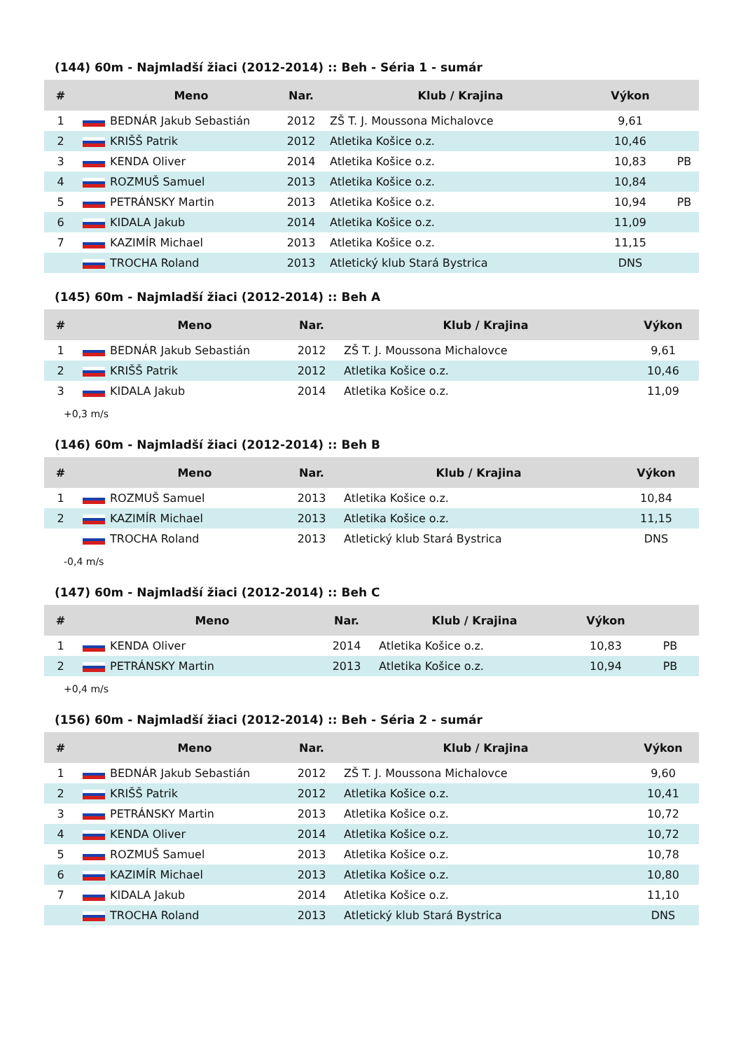(144) 60m - Najmladší žiaci (2012-2014) :: Beh - Séria 1 - sumár
| # | | Meno | Nar. | Klub / Krajina | Výkon | |
| --- | --- | --- | --- | --- | --- | --- |
| 1 | | BEDNÁR Jakub Sebastián | 2012 | ZŠ T. J. Moussona Michalovce | 9,61 | |
| 2 | | KRIŠŠ Patrik | 2012 | Atletika Košice o.z. | 10,46 | |
| 3 | | KENDA Oliver | 2014 | Atletika Košice o.z. | 10,83 | PB |
| 4 | | ROZMUŠ Samuel | 2013 | Atletika Košice o.z. | 10,84 | |
| 5 | | PETRÁNSKY Martin | 2013 | Atletika Košice o.z. | 10,94 | PB |
| 6 | | KIDALA Jakub | 2014 | Atletika Košice o.z. | 11,09 | |
| 7 | | KAZIMÍR Michael | 2013 | Atletika Košice o.z. | 11,15 | |
| | | TROCHA Roland | 2013 | Atletický klub Stará Bystrica | DNS | |
(145) 60m - Najmladší žiaci (2012-2014) :: Beh A
| # | | Meno | Nar. | Klub / Krajina | Výkon |
| --- | --- | --- | --- | --- | --- |
| 1 | | BEDNÁR Jakub Sebastián | 2012 | ZŠ T. J. Moussona Michalovce | 9,61 |
| 2 | | KRIŠŠ Patrik | 2012 | Atletika Košice o.z. | 10,46 |
| 3 | | KIDALA Jakub | 2014 | Atletika Košice o.z. | 11,09 |
+0,3 m/s
(146) 60m - Najmladší žiaci (2012-2014) :: Beh B
| # | | Meno | Nar. | Klub / Krajina | Výkon |
| --- | --- | --- | --- | --- | --- |
| 1 | | ROZMUŠ Samuel | 2013 | Atletika Košice o.z. | 10,84 |
| 2 | | KAZIMÍR Michael | 2013 | Atletika Košice o.z. | 11,15 |
| | | TROCHA Roland | 2013 | Atletický klub Stará Bystrica | DNS |
-0,4 m/s
(147) 60m - Najmladší žiaci (2012-2014) :: Beh C
| # | | Meno | Nar. | Klub / Krajina | Výkon | |
| --- | --- | --- | --- | --- | --- | --- |
| 1 | | KENDA Oliver | 2014 | Atletika Košice o.z. | 10,83 | PB |
| 2 | | PETRÁNSKY Martin | 2013 | Atletika Košice o.z. | 10,94 | PB |
+0,4 m/s
(156) 60m - Najmladší žiaci (2012-2014) :: Beh - Séria 2 - sumár
| # | | Meno | Nar. | Klub / Krajina | Výkon |
| --- | --- | --- | --- | --- | --- |
| 1 | | BEDNÁR Jakub Sebastián | 2012 | ZŠ T. J. Moussona Michalovce | 9,60 |
| 2 | | KRIŠŠ Patrik | 2012 | Atletika Košice o.z. | 10,41 |
| 3 | | PETRÁNSKY Martin | 2013 | Atletika Košice o.z. | 10,72 |
| 4 | | KENDA Oliver | 2014 | Atletika Košice o.z. | 10,72 |
| 5 | | ROZMUŠ Samuel | 2013 | Atletika Košice o.z. | 10,78 |
| 6 | | KAZIMÍR Michael | 2013 | Atletika Košice o.z. | 10,80 |
| 7 | | KIDALA Jakub | 2014 | Atletika Košice o.z. | 11,10 |
| | | TROCHA Roland | 2013 | Atletický klub Stará Bystrica | DNS |